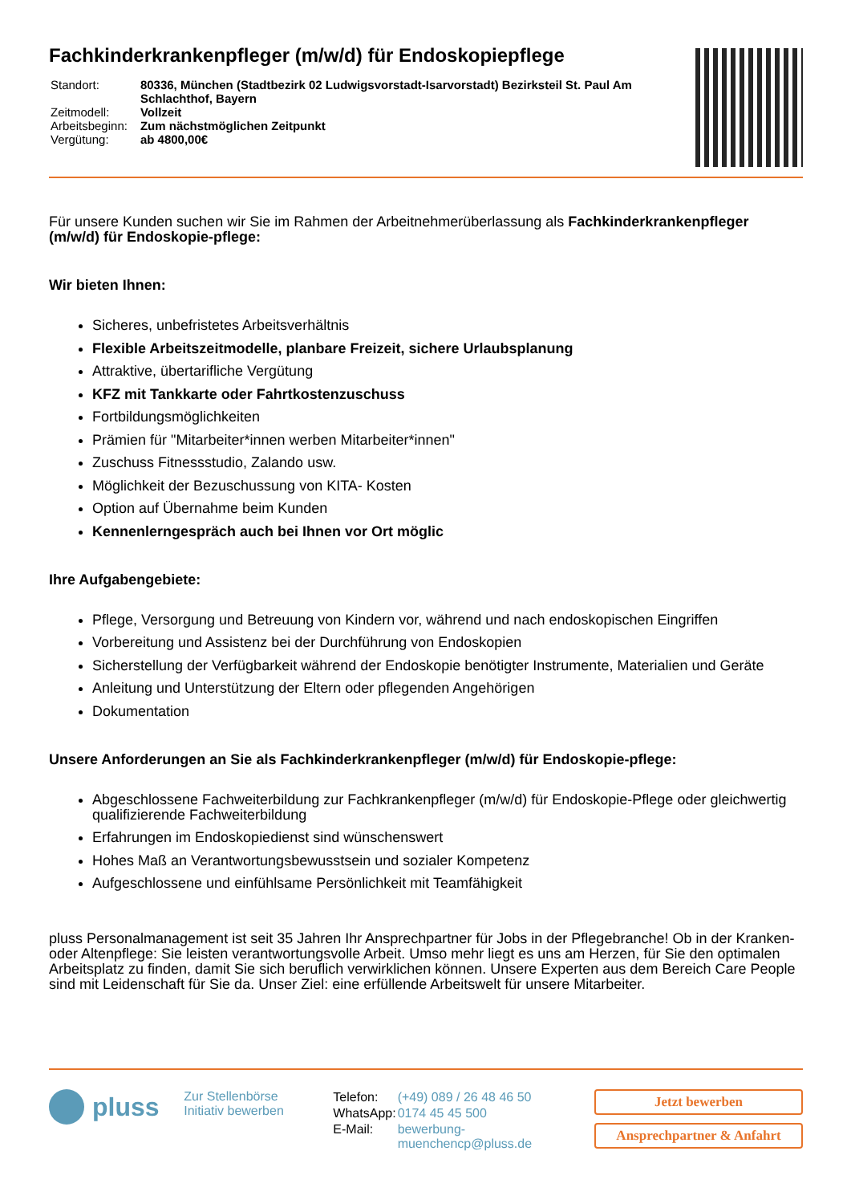Fachkinderkrankenpfleger (m/w/d) für Endoskopiepflege
| Standort: | 80336, München (Stadtbezirk 02 Ludwigsvorstadt-Isarvorstadt) Bezirksteil St. Paul Am Schlachthof, Bayern |
| Zeitmodell: | Vollzeit |
| Arbeitsbeginn: | Zum nächstmöglichen Zeitpunkt |
| Vergütung: | ab 4800,00€ |
Für unsere Kunden suchen wir Sie im Rahmen der Arbeitnehmerüberlassung als Fachkinderkrankenpfleger (m/w/d) für Endoskopie-pflege:
Wir bieten Ihnen:
Sicheres, unbefristetes Arbeitsverhältnis
Flexible Arbeitszeitmodelle, planbare Freizeit, sichere Urlaubsplanung
Attraktive, übertarifliche Vergütung
KFZ mit Tankkarte oder Fahrtkostenzuschuss
Fortbildungsmöglichkeiten
Prämien für "Mitarbeiter*innen werben Mitarbeiter*innen"
Zuschuss Fitnessstudio, Zalando usw.
Möglichkeit der Bezuschussung von KITA- Kosten
Option auf Übernahme beim Kunden
Kennenlerngespräch auch bei Ihnen vor Ort möglic
Ihre Aufgabengebiete:
Pflege, Versorgung und Betreuung von Kindern vor, während und nach endoskopischen Eingriffen
Vorbereitung und Assistenz bei der Durchführung von Endoskopien
Sicherstellung der Verfügbarkeit während der Endoskopie benötigter Instrumente, Materialien und Geräte
Anleitung und Unterstützung der Eltern oder pflegenden Angehörigen
Dokumentation
Unsere Anforderungen an Sie als Fachkinderkrankenpfleger (m/w/d) für Endoskopie-pflege:
Abgeschlossene Fachweiterbildung zur Fachkrankenpfleger (m/w/d) für Endoskopie-Pflege oder gleichwertig qualifizierende Fachweiterbildung
Erfahrungen im Endoskopiedienst sind wünschenswert
Hohes Maß an Verantwortungsbewusstsein und sozialer Kompetenz
Aufgeschlossene und einfühlsame Persönlichkeit mit Teamfähigkeit
pluss Personalmanagement ist seit 35 Jahren Ihr Ansprechpartner für Jobs in der Pflegebranche! Ob in der Kranken- oder Altenpflege: Sie leisten verantwortungsvolle Arbeit. Umso mehr liegt es uns am Herzen, für Sie den optimalen Arbeitsplatz zu finden, damit Sie sich beruflich verwirklichen können. Unsere Experten aus dem Bereich Care People sind mit Leidenschaft für Sie da. Unser Ziel: eine erfüllende Arbeitswelt für unsere Mitarbeiter.
pluss
Zur Stellenbörse
Initiativ bewerben
| Telefon: | (+49) 089 / 26 48 46 50 |
| WhatsApp: | 0174 45 45 500 |
| E-Mail: | bewerbung-muenchencp@pluss.de |
Jetzt bewerben
Ansprechpartner & Anfahrt